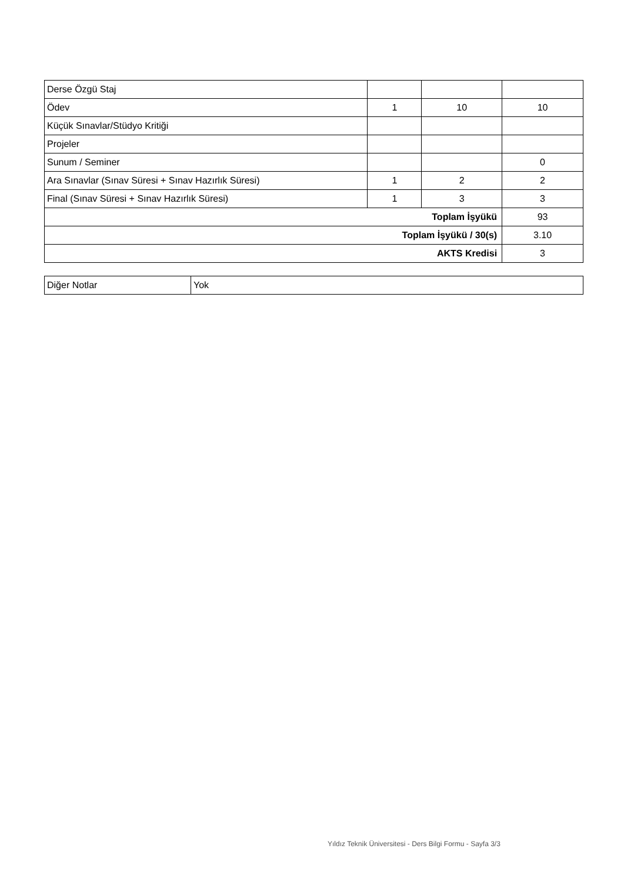| Derse Özgü Staj | | | |
| Ödev | 1 | 10 | 10 |
| Küçük Sınavlar/Stüdyo Kritiği | | | |
| Projeler | | | |
| Sunum / Seminer | | | 0 |
| Ara Sınavlar (Sınav Süresi + Sınav Hazırlık Süresi) | 1 | 2 | 2 |
| Final (Sınav Süresi + Sınav Hazırlık Süresi) | 1 | 3 | 3 |
| Toplam İşyükü | | | 93 |
| Toplam İşyükü / 30(s) | | | 3.10 |
| AKTS Kredisi | | | 3 |
| Diğer Notlar | Yok |
Yıldız Teknik Üniversitesi - Ders Bilgi Formu - Sayfa 3/3